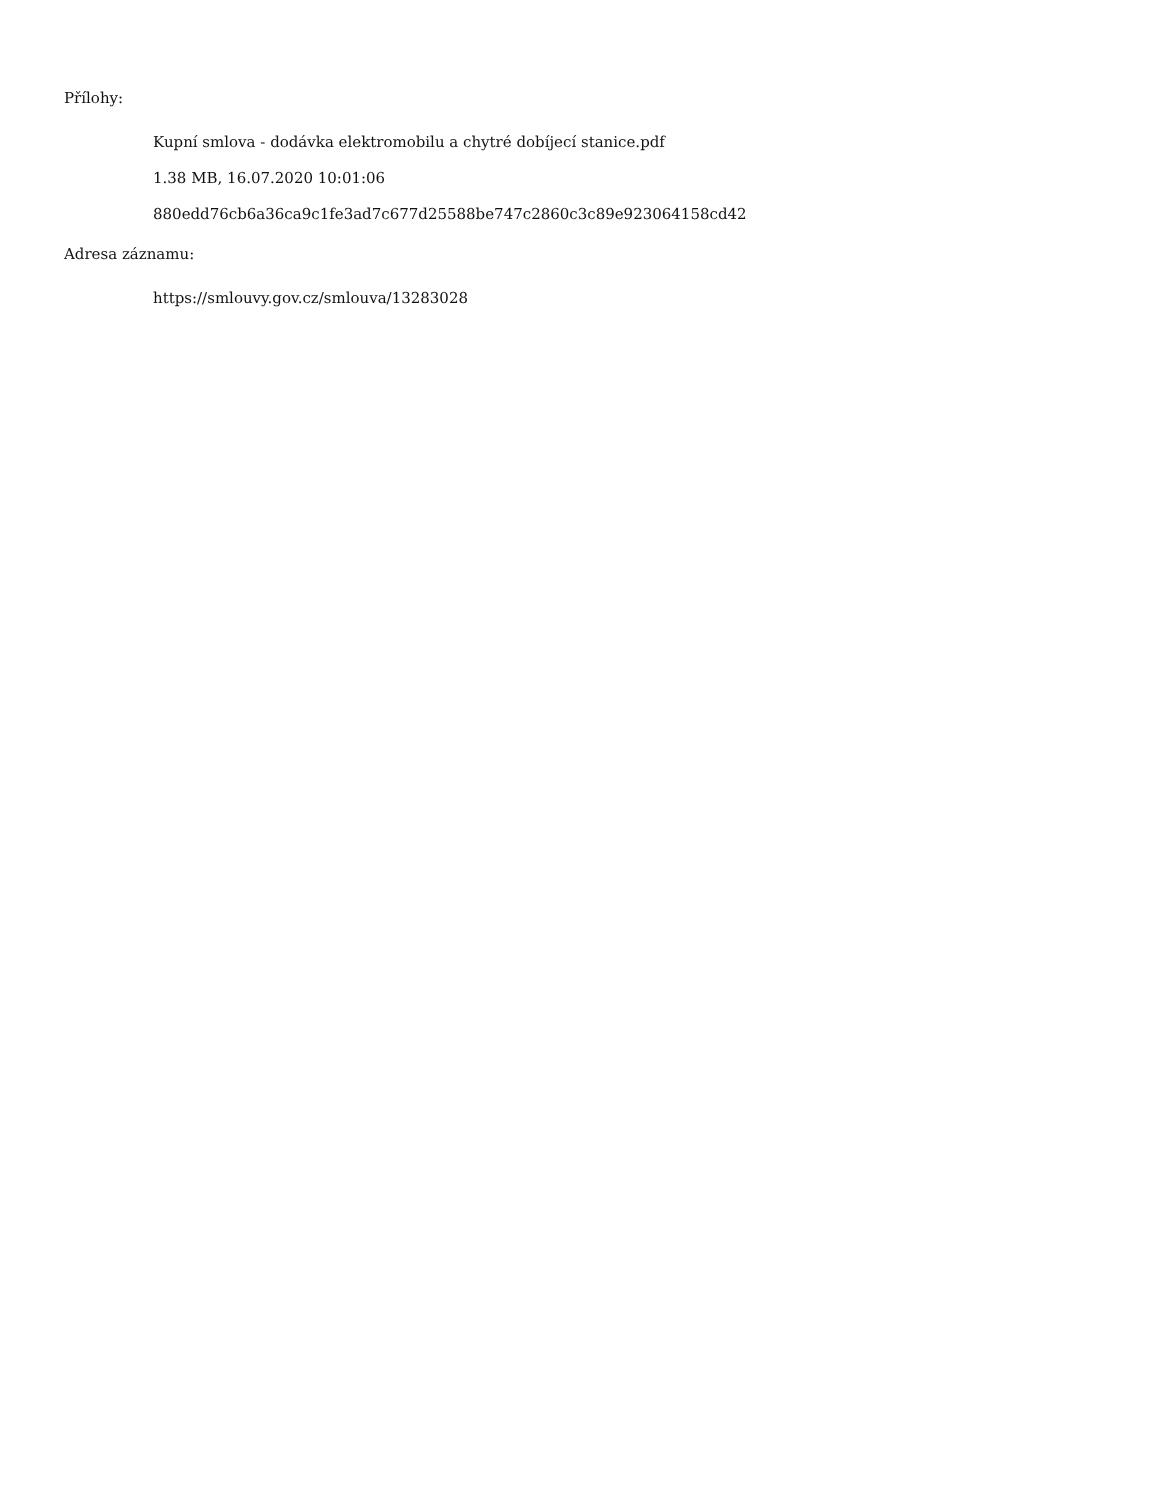Přílohy:
Kupní smlova - dodávka elektromobilu a chytré dobíjecí stanice.pdf
1.38 MB, 16.07.2020 10:01:06
880edd76cb6a36ca9c1fe3ad7c677d25588be747c2860c3c89e923064158cd42
Adresa záznamu:
https://smlouvy.gov.cz/smlouva/13283028